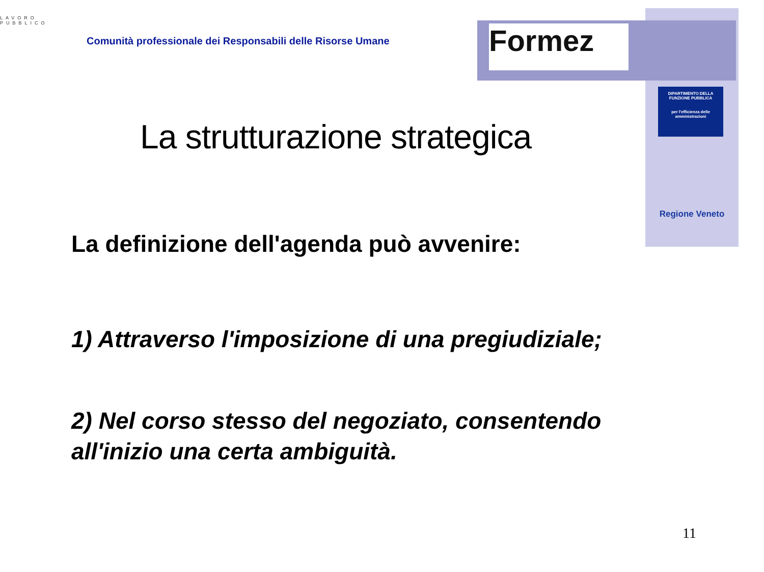LAVORO
PUBBLICO
Comunità professionale dei Responsabili delle Risorse Umane
Formez
DIPARTIMENTO DELLA FUNZIONE PUBBLICA
per l'efficienza delle amministrazioni
Regione Veneto
La strutturazione strategica
La definizione dell'agenda può avvenire:
1) Attraverso l'imposizione di una pregiudiziale;
2) Nel corso stesso del negoziato, consentendo all'inizio una certa ambiguità.
11